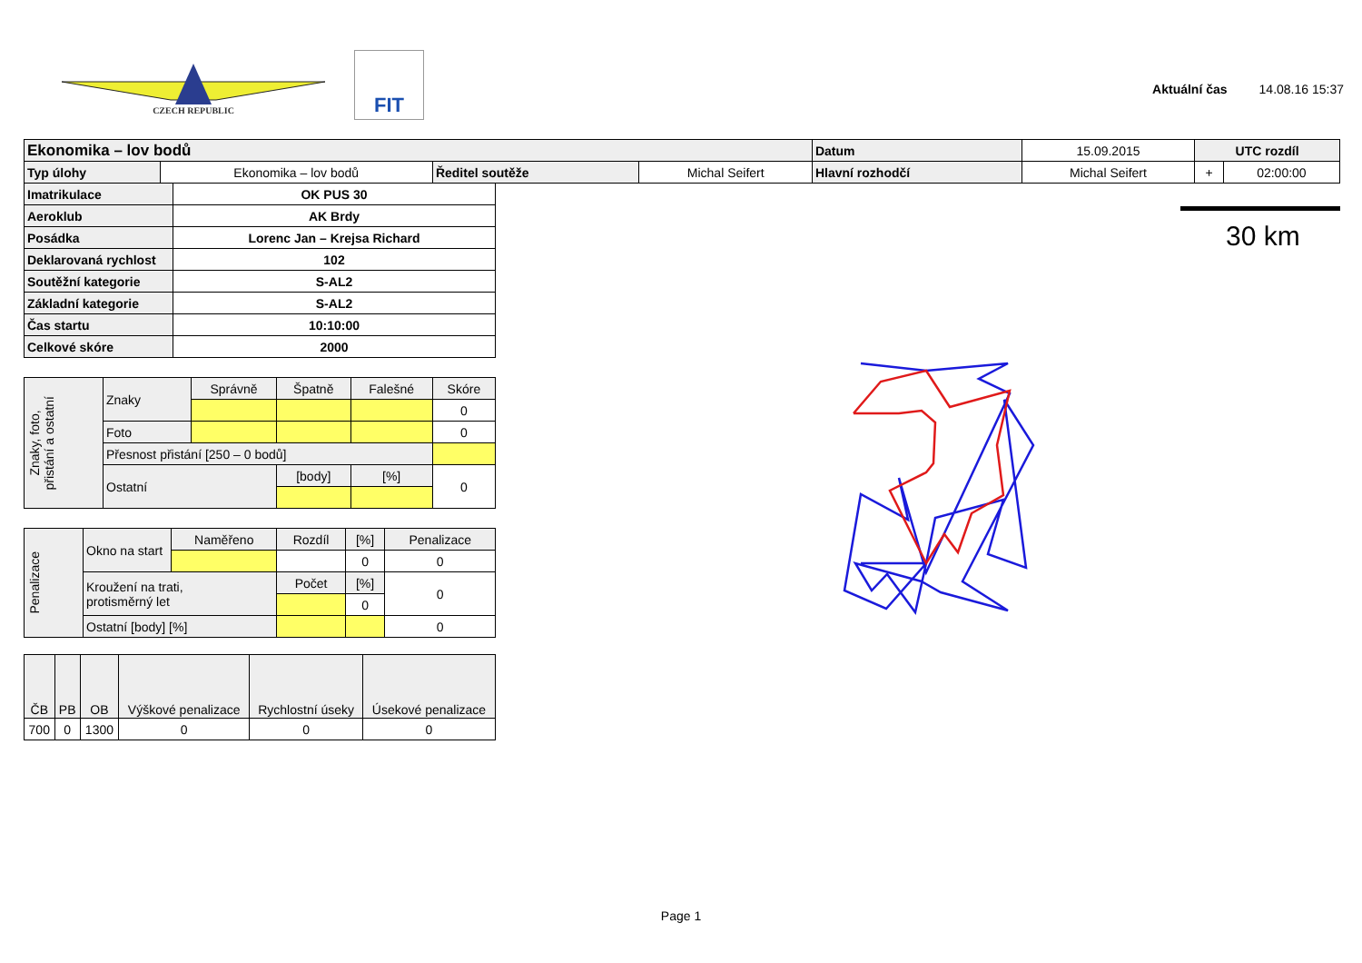CZECH REPUBLIC FIT
Aktuální čas 14.08.16 15:37
| Ekonomika – lov bodů | | | | | Datum | 15.09.2015 | UTC rozdíl | |
| Typ úlohy | Ekonomika – lov bodů | Ředitel soutěže | Michal Seifert | Hlavní rozhodčí | | Michal Seifert | + | 02:00:00 |
| Imatrikulace | OK PUS 30 |
| Aeroklub | AK Brdy |
| Posádka | Lorenc Jan – Krejsa Richard |
| Deklarovaná rychlost | 102 |
| Soutěžní kategorie | S-AL2 |
| Základní kategorie | S-AL2 |
| Čas startu | 10:10:00 |
| Celkové skóre | 2000 |
| Znaky, foto, přistání a ostatní | Znaky | Správně | Špatně | Falešné | Skóre |
| | | | | | 0 |
| | Foto | | | | 0 |
| | Přesnost přistání [250 – 0 bodů] | | | | |
| | Ostatní | | [body] | [%] | 0 |
| Penalizace | Okno na start | Naměřeno | Rozdíl | [%] | Penalizace |
| | | | | 0 | 0 |
| | Kroužení na trati, protisměrný let | | Počet | [%] | 0 |
| | | | | 0 | |
| | Ostatní [body] [%] | | | | 0 |
| ČB | PB | OB | Výškové penalizace | Rychlostní úseky | Úsekové penalizace |
| 700 | 0 | 1300 | 0 | 0 | 0 |
30 km
Page 1